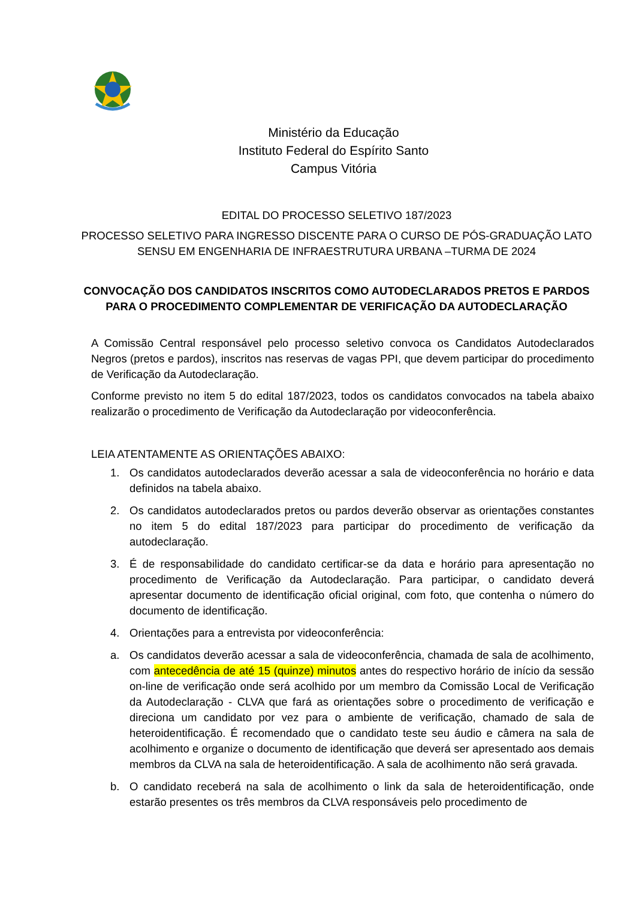Ministério da Educação
Instituto Federal do Espírito Santo
Campus Vitória
EDITAL DO PROCESSO SELETIVO 187/2023
PROCESSO SELETIVO PARA INGRESSO DISCENTE PARA O CURSO DE PÓS-GRADUAÇÃO LATO SENSU EM ENGENHARIA DE INFRAESTRUTURA URBANA –TURMA DE 2024
CONVOCAÇÃO DOS CANDIDATOS INSCRITOS COMO AUTODECLARADOS PRETOS E PARDOS PARA O PROCEDIMENTO COMPLEMENTAR DE VERIFICAÇÃO DA AUTODECLARAÇÃO
A Comissão Central responsável pelo processo seletivo convoca os Candidatos Autodeclarados Negros (pretos e pardos), inscritos nas reservas de vagas PPI, que devem participar do procedimento de Verificação da Autodeclaração.
Conforme previsto no item 5 do edital 187/2023, todos os candidatos convocados na tabela abaixo realizarão o procedimento de Verificação da Autodeclaração por videoconferência.
LEIA ATENTAMENTE AS ORIENTAÇÕES ABAIXO:
1. Os candidatos autodeclarados deverão acessar a sala de videoconferência no horário e data definidos na tabela abaixo.
2. Os candidatos autodeclarados pretos ou pardos deverão observar as orientações constantes no item 5 do edital 187/2023 para participar do procedimento de verificação da autodeclaração.
3. É de responsabilidade do candidato certificar-se da data e horário para apresentação no procedimento de Verificação da Autodeclaração. Para participar, o candidato deverá apresentar documento de identificação oficial original, com foto, que contenha o número do documento de identificação.
4. Orientações para a entrevista por videoconferência:
a. Os candidatos deverão acessar a sala de videoconferência, chamada de sala de acolhimento, com antecedência de até 15 (quinze) minutos antes do respectivo horário de início da sessão on-line de verificação onde será acolhido por um membro da Comissão Local de Verificação da Autodeclaração - CLVA que fará as orientações sobre o procedimento de verificação e direciona um candidato por vez para o ambiente de verificação, chamado de sala de heteroidentificação. É recomendado que o candidato teste seu áudio e câmera na sala de acolhimento e organize o documento de identificação que deverá ser apresentado aos demais membros da CLVA na sala de heteroidentificação. A sala de acolhimento não será gravada.
b. O candidato receberá na sala de acolhimento o link da sala de heteroidentificação, onde estarão presentes os três membros da CLVA responsáveis pelo procedimento de